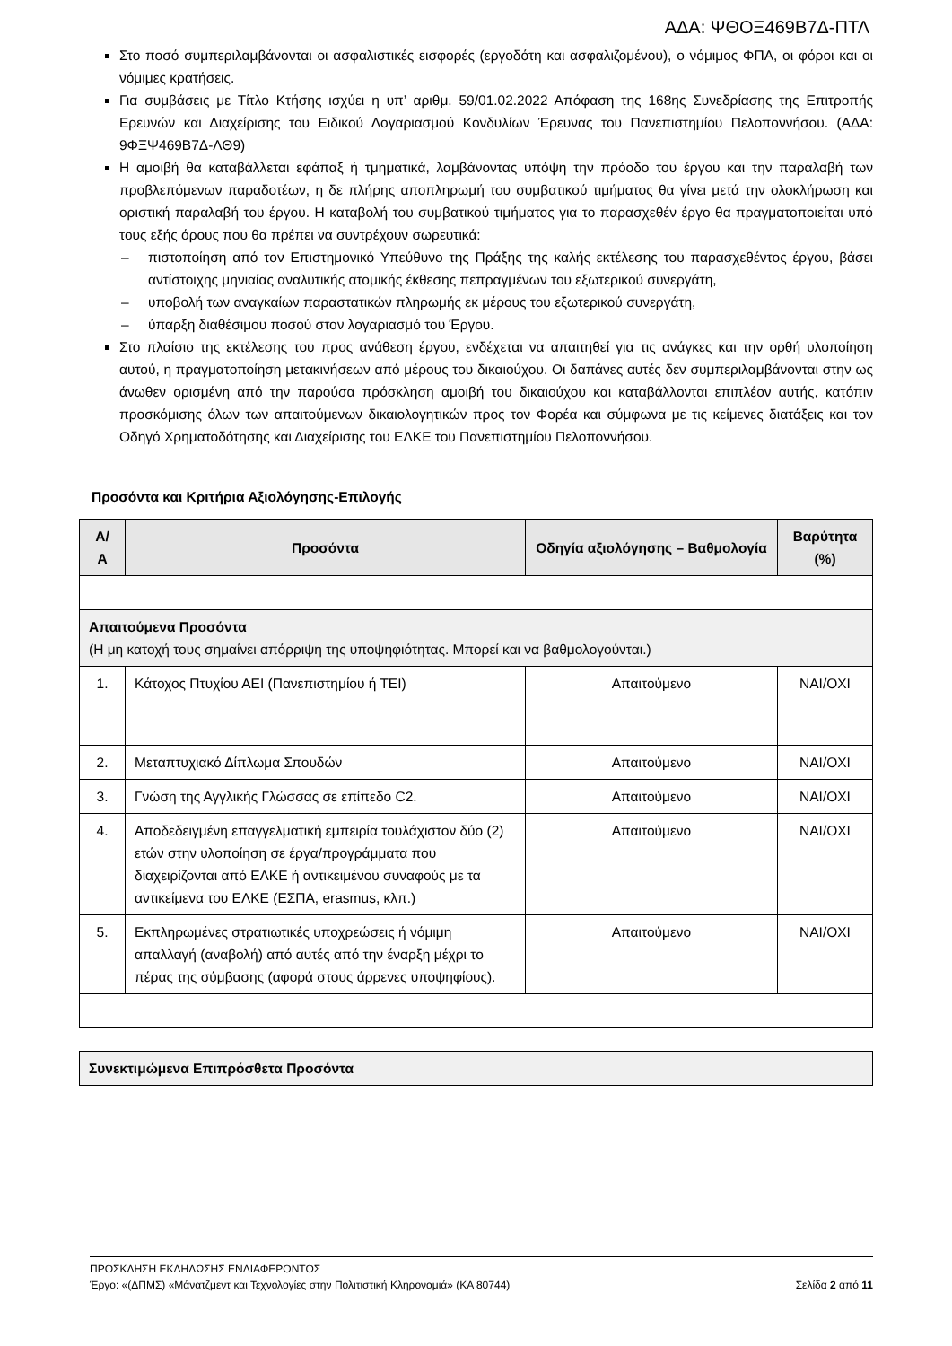ΑΔΑ: ΨΘΟΞ469Β7Δ-ΠΤΛ
Στο ποσό συμπεριλαμβάνονται οι ασφαλιστικές εισφορές (εργοδότη και ασφαλιζομένου), ο νόμιμος ΦΠΑ, οι φόροι και οι νόμιμες κρατήσεις.
Για συμβάσεις με Τίτλο Κτήσης ισχύει η υπ’ αριθμ. 59/01.02.2022 Απόφαση της 168ης Συνεδρίασης της Επιτροπής Ερευνών και Διαχείρισης του Ειδικού Λογαριασμού Κονδυλίων Έρευνας του Πανεπιστημίου Πελοποννήσου. (ΑΔΑ: 9ΦΞΨ469Β7Δ-ΛΘ9)
Η αμοιβή θα καταβάλλεται εφάπαξ ή τμηματικά, λαμβάνοντας υπόψη την πρόοδο του έργου και την παραλαβή των προβλεπόμενων παραδοτέων, η δε πλήρης αποπληρωμή του συμβατικού τιμήματος θα γίνει μετά την ολοκλήρωση και οριστική παραλαβή του έργου. Η καταβολή του συμβατικού τιμήματος για το παρασχεθέν έργο θα πραγματοποιείται υπό τους εξής όρους που θα πρέπει να συντρέχουν σωρευτικά:
– πιστοποίηση από τον Επιστημονικό Υπεύθυνο της Πράξης της καλής εκτέλεσης του παρασχεθέντος έργου, βάσει αντίστοιχης μηνιαίας αναλυτικής ατομικής έκθεσης πεπραγμένων του εξωτερικού συνεργάτη,
– υποβολή των αναγκαίων παραστατικών πληρωμής εκ μέρους του εξωτερικού συνεργάτη,
– ύπαρξη διαθέσιμου ποσού στον λογαριασμό του Έργου.
Στο πλαίσιο της εκτέλεσης του προς ανάθεση έργου, ενδέχεται να απαιτηθεί για τις ανάγκες και την ορθή υλοποίηση αυτού, η πραγματοποίηση μετακινήσεων από μέρους του δικαιούχου. Οι δαπάνες αυτές δεν συμπεριλαμβάνονται στην ως άνωθεν ορισμένη από την παρούσα πρόσκληση αμοιβή του δικαιούχου και καταβάλλονται επιπλέον αυτής, κατόπιν προσκόμισης όλων των απαιτούμενων δικαιολογητικών προς τον Φορέα και σύμφωνα με τις κείμενες διατάξεις και τον Οδηγό Χρηματοδότησης και Διαχείρισης του ΕΛΚΕ του Πανεπιστημίου Πελοποννήσου.
Προσόντα και Κριτήρια Αξιολόγησης-Επιλογής
| Α/ Α | Προσόντα | Οδηγία αξιολόγησης – Βαθμολογία | Βαρύτητα (%) |
| --- | --- | --- | --- |
| Απαιτούμενα Προσόντα (Η μη κατοχή τους σημαίνει απόρριψη της υποψηφιότητας. Μπορεί και να βαθμολογούνται.) | | | |
| 1. | Κάτοχος Πτυχίου ΑΕΙ (Πανεπιστημίου ή ΤΕΙ) | Απαιτούμενο | ΝΑΙ/ΟΧΙ |
| 2. | Μεταπτυχιακό Δίπλωμα Σπουδών | Απαιτούμενο | ΝΑΙ/ΟΧΙ |
| 3. | Γνώση της Αγγλικής Γλώσσας σε επίπεδο C2. | Απαιτούμενο | ΝΑΙ/ΟΧΙ |
| 4. | Αποδεδειγμένη επαγγελματική εμπειρία τουλάχιστον δύο (2) ετών στην υλοποίηση σε έργα/προγράμματα που διαχειρίζονται από ΕΛΚΕ ή αντικειμένου συναφούς με τα αντικείμενα του ΕΛΚΕ (ΕΣΠΑ, erasmus, κλπ.) | Απαιτούμενο | ΝΑΙ/ΟΧΙ |
| 5. | Εκπληρωμένες στρατιωτικές υποχρεώσεις ή νόμιμη απαλλαγή (αναβολή) από αυτές από την έναρξη μέχρι το πέρας της σύμβασης (αφορά στους άρρενες υποψηφίους). | Απαιτούμενο | ΝΑΙ/ΟΧΙ |
| Συνεκτιμώμενα Επιπρόσθετα Προσόντα |
ΠΡΟΣΚΛΗΣΗ ΕΚΔΗΛΩΣΗΣ ΕΝΔΙΑΦΕΡΟΝΤΟΣ
Έργο: «(ΔΠΜΣ) «Μάνατζμεντ και Τεχνολογίες στην Πολιτιστική Κληρονομιά» (ΚΑ 80744) Σελίδα 2 από 11